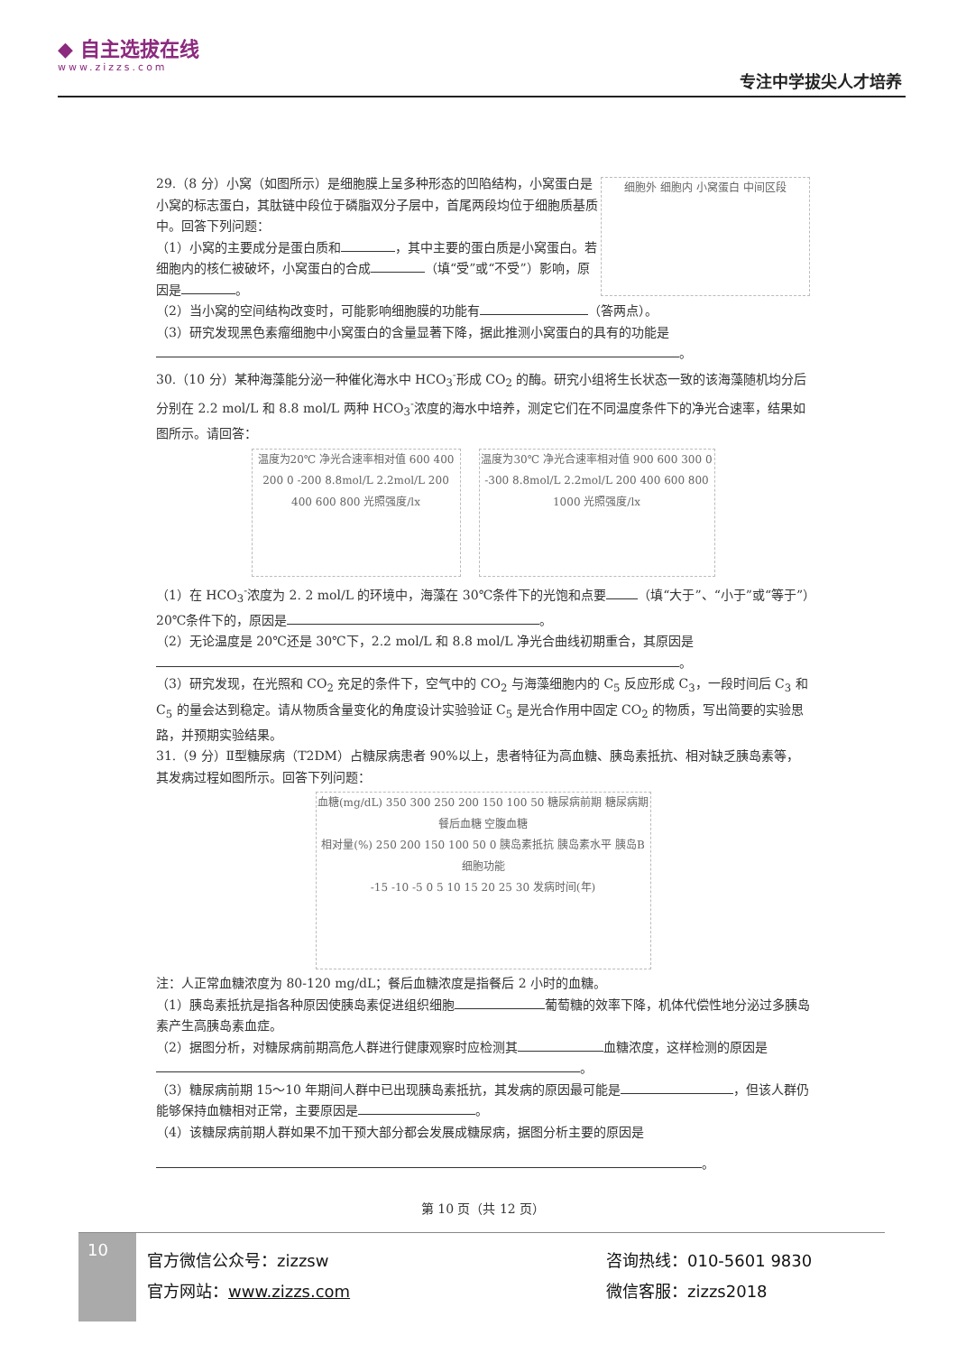◆ 自主选拔在线
www.zizzs.com
专注中学拔尖人才培养
细胞外 细胞内 小窝蛋白 中间区段
29.（8 分）小窝（如图所示）是细胞膜上呈多种形态的凹陷结构，小窝蛋白是小窝的标志蛋白，其肽链中段位于磷脂双分子层中，首尾两段均位于细胞质基质中。回答下列问题：
（1）小窝的主要成分是蛋白质和 ，其中主要的蛋白质是小窝蛋白。若细胞内的核仁被破坏，小窝蛋白的合成 （填“受”或“不受”）影响，原因是 。
（2）当小窝的空间结构改变时，可能影响细胞膜的功能有 （答两点）。
（3）研究发现黑色素瘤细胞中小窝蛋白的含量显著下降，据此推测小窝蛋白的具有的功能是 。
30.（10 分）某种海藻能分泌一种催化海水中 HCO<sub>3</sub><sup>-</sup>形成 CO<sub>2</sub> 的酶。研究小组将生长状态一致的该海藻随机均分后分别在 2.2 mol/L 和 8.8 mol/L 两种 HCO<sub>3</sub><sup>-</sup>浓度的海水中培养，测定它们在不同温度条件下的净光合速率，结果如图所示。请回答：
温度为20℃ 净光合速率相对值 600 400 200 0 -200 8.8mol/L 2.2mol/L 200 400 600 800 光照强度/lx
温度为30℃ 净光合速率相对值 900 600 300 0 -300 8.8mol/L 2.2mol/L 200 400 600 800 1000 光照强度/lx
（1）在 HCO<sub>3</sub><sup>-</sup>浓度为 2. 2 mol/L 的环境中，海藻在 30℃条件下的光饱和点要 （填“大于”、“小于”或“等于”）20℃条件下的，原因是 。
（2）无论温度是 20℃还是 30℃下，2.2 mol/L 和 8.8 mol/L 净光合曲线初期重合，其原因是 。
（3）研究发现，在光照和 CO<sub>2</sub> 充足的条件下，空气中的 CO<sub>2</sub> 与海藻细胞内的 C<sub>5</sub> 反应形成 C<sub>3</sub>，一段时间后 C<sub>3</sub> 和 C<sub>5</sub> 的量会达到稳定。请从物质含量变化的角度设计实验验证 C<sub>5</sub> 是光合作用中固定 CO<sub>2</sub> 的物质，写出简要的实验思路，并预期实验结果。
31.（9 分）Ⅱ型糖尿病（T2DM）占糖尿病患者 90%以上，患者特征为高血糖、胰岛素抵抗、相对缺乏胰岛素等，其发病过程如图所示。回答下列问题：
血糖(mg/dL) 350 300 250 200 150 100 50 糖尿病前期 糖尿病期 餐后血糖 空腹血糖
相对量(%) 250 200 150 100 50 0 胰岛素抵抗 胰岛素水平 胰岛B细胞功能
-15 -10 -5 0 5 10 15 20 25 30 发病时间(年)
注：人正常血糖浓度为 80-120 mg/dL；餐后血糖浓度是指餐后 2 小时的血糖。
（1）胰岛素抵抗是指各种原因使胰岛素促进组织细胞 葡萄糖的效率下降，机体代偿性地分泌过多胰岛素产生高胰岛素血症。
（2）据图分析，对糖尿病前期高危人群进行健康观察时应检测其 血糖浓度，这样检测的原因是 。
（3）糖尿病前期 15～10 年期间人群中已出现胰岛素抵抗，其发病的原因最可能是 ，但该人群仍能够保持血糖相对正常，主要原因是 。
（4）该糖尿病前期人群如果不加干预大部分都会发展成糖尿病，据图分析主要的原因是
。
第 10 页（共 12 页）
10
官方微信公众号：zizzsw
官方网站：www.zizzs.com
咨询热线：010-5601 9830
微信客服：zizzs2018